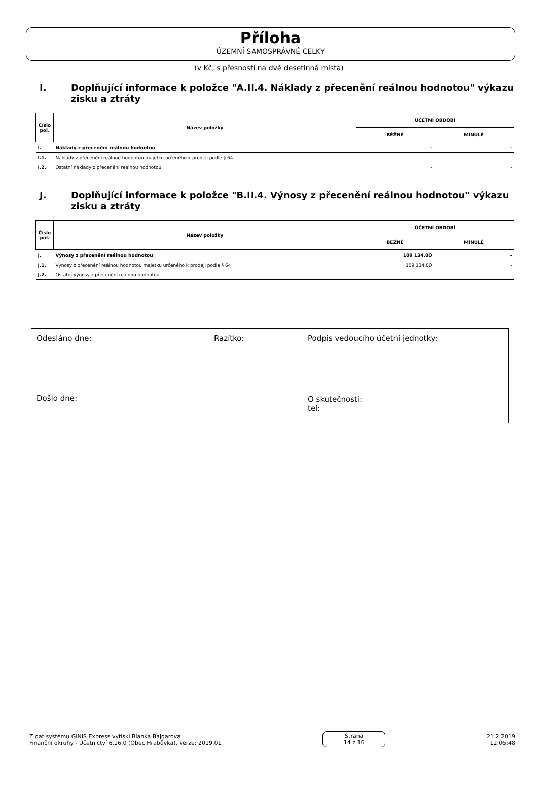Příloha
ÚZEMNÍ SAMOSPRÁVNÉ CELKY
(v Kč, s přesností na dvě desetinná místa)
I. Doplňující informace k položce "A.II.4. Náklady z přecenění reálnou hodnotou" výkazu zisku a ztráty
| Číslo pol. | Název položky | ÚČETNÍ OBDOBÍ | |
| --- | --- | --- | --- |
| | | BĚŽNÉ | MINULÉ |
| I. | Náklady z přecenění reálnou hodnotou | - | - |
| I.1. | Náklady z přecenění reálnou hodnotou majetku určeného k prodeji podle § 64 | - | - |
| I.2. | Ostatní náklady z přecenění reálnou hodnotou | - | - |
J. Doplňující informace k položce "B.II.4. Výnosy z přecenění reálnou hodnotou" výkazu zisku a ztráty
| Číslo pol. | Název položky | ÚČETNÍ OBDOBÍ | |
| --- | --- | --- | --- |
| | | BĚŽNÉ | MINULÉ |
| J. | Výnosy z přecenění reálnou hodnotou | 109 134,00 | - |
| J.1. | Výnosy z přecenění reálnou hodnotou majetku určeného k prodeji podle § 64 | 109 134,00 | - |
| J.2. | Ostatní výnosy z přecenění reálnou hodnotou | - | - |
Odesláno dne: Razítko:
Podpis vedoucího účetní jednotky:
Došlo dne:
O skutečnosti:
tel:
Z dat systému GINIS Express vytiskl Blanka Bajgarova
Finanční okruhy - Účetnictví 6.16.0 (Obec Hrabůvka), verze: 2019.01
Strana
14 z 16
21.2.2019
12:05:48